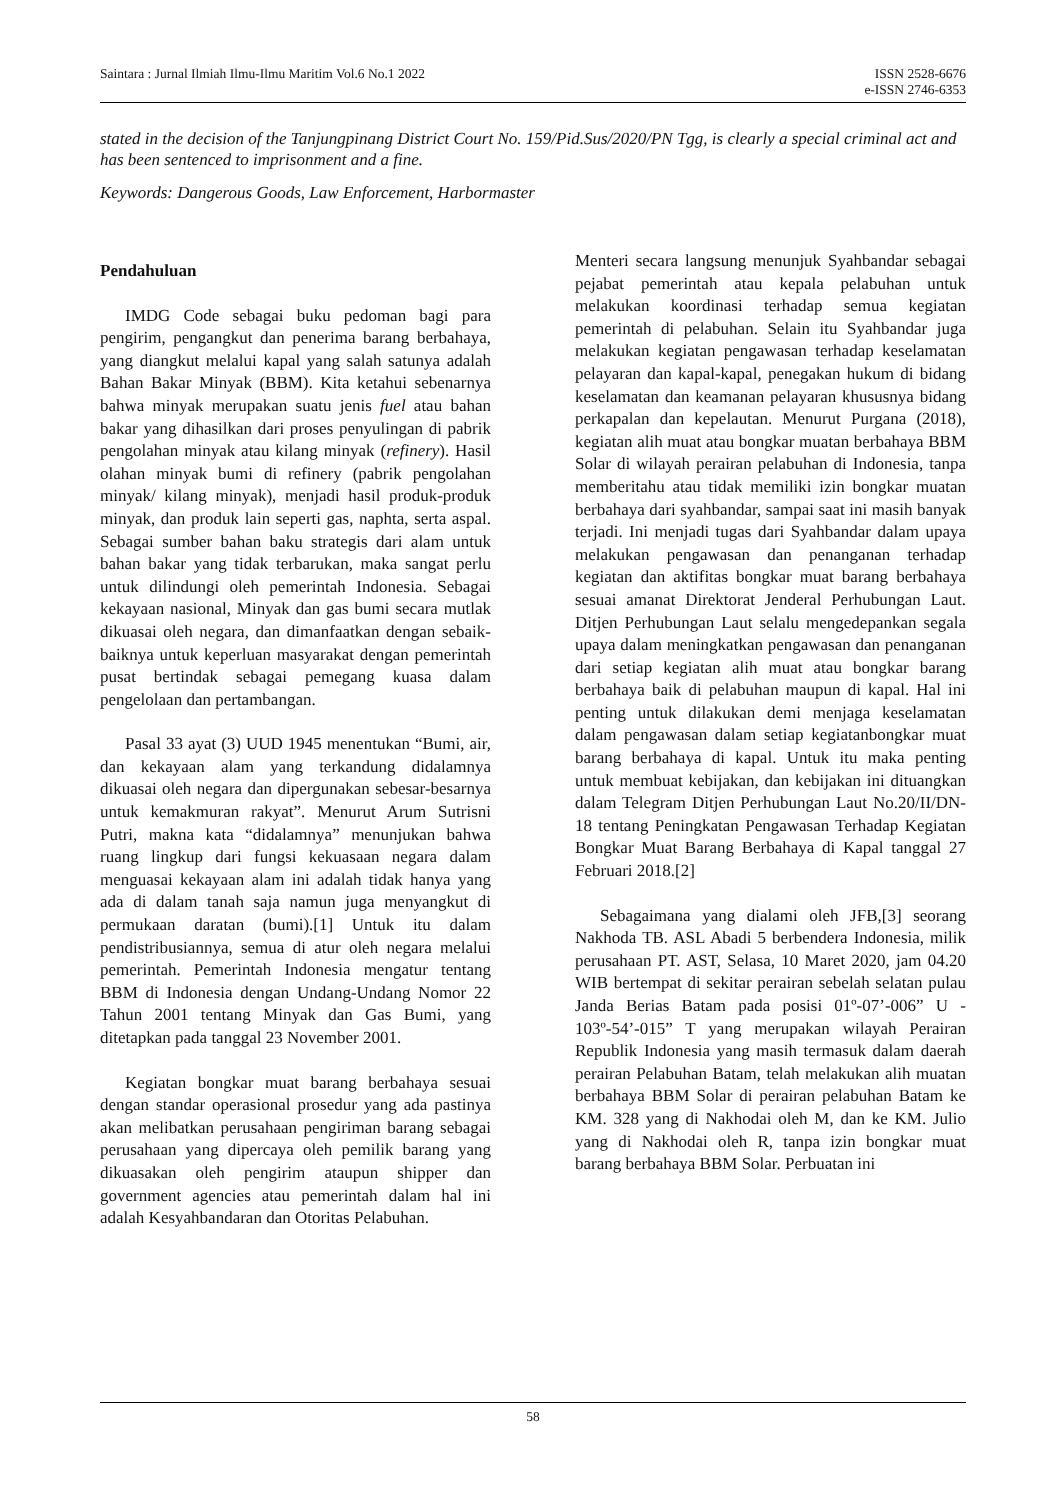Saintara : Jurnal Ilmiah Ilmu-Ilmu Maritim Vol.6 No.1 2022 ISSN 2528-6676
e-ISSN 2746-6353
stated in the decision of the Tanjungpinang District Court No. 159/Pid.Sus/2020/PN Tgg, is clearly a special criminal act and has been sentenced to imprisonment and a fine.
Keywords: Dangerous Goods, Law Enforcement, Harbormaster
Pendahuluan
IMDG Code sebagai buku pedoman bagi para pengirim, pengangkut dan penerima barang berbahaya, yang diangkut melalui kapal yang salah satunya adalah Bahan Bakar Minyak (BBM). Kita ketahui sebenarnya bahwa minyak merupakan suatu jenis fuel atau bahan bakar yang dihasilkan dari proses penyulingan di pabrik pengolahan minyak atau kilang minyak (refinery). Hasil olahan minyak bumi di refinery (pabrik pengolahan minyak/ kilang minyak), menjadi hasil produk-produk minyak, dan produk lain seperti gas, naphta, serta aspal. Sebagai sumber bahan baku strategis dari alam untuk bahan bakar yang tidak terbarukan, maka sangat perlu untuk dilindungi oleh pemerintah Indonesia. Sebagai kekayaan nasional, Minyak dan gas bumi secara mutlak dikuasai oleh negara, dan dimanfaatkan dengan sebaik-baiknya untuk keperluan masyarakat dengan pemerintah pusat bertindak sebagai pemegang kuasa dalam pengelolaan dan pertambangan.
Pasal 33 ayat (3) UUD 1945 menentukan “Bumi, air, dan kekayaan alam yang terkandung didalamnya dikuasai oleh negara dan dipergunakan sebesar-besarnya untuk kemakmuran rakyat”. Menurut Arum Sutrisni Putri, makna kata “didalamnya” menunjukan bahwa ruang lingkup dari fungsi kekuasaan negara dalam menguasai kekayaan alam ini adalah tidak hanya yang ada di dalam tanah saja namun juga menyangkut di permukaan daratan (bumi).[1] Untuk itu dalam pendistribusiannya, semua di atur oleh negara melalui pemerintah. Pemerintah Indonesia mengatur tentang BBM di Indonesia dengan Undang-Undang Nomor 22 Tahun 2001 tentang Minyak dan Gas Bumi, yang ditetapkan pada tanggal 23 November 2001.
Kegiatan bongkar muat barang berbahaya sesuai dengan standar operasional prosedur yang ada pastinya akan melibatkan perusahaan pengiriman barang sebagai perusahaan yang dipercaya oleh pemilik barang yang dikuasakan oleh pengirim ataupun shipper dan government agencies atau pemerintah dalam hal ini adalah Kesyahbandaran dan Otoritas Pelabuhan.
Menteri secara langsung menunjuk Syahbandar sebagai pejabat pemerintah atau kepala pelabuhan untuk melakukan koordinasi terhadap semua kegiatan pemerintah di pelabuhan. Selain itu Syahbandar juga melakukan kegiatan pengawasan terhadap keselamatan pelayaran dan kapal-kapal, penegakan hukum di bidang keselamatan dan keamanan pelayaran khususnya bidang perkapalan dan kepelautan. Menurut Purgana (2018), kegiatan alih muat atau bongkar muatan berbahaya BBM Solar di wilayah perairan pelabuhan di Indonesia, tanpa memberitahu atau tidak memiliki izin bongkar muatan berbahaya dari syahbandar, sampai saat ini masih banyak terjadi. Ini menjadi tugas dari Syahbandar dalam upaya melakukan pengawasan dan penanganan terhadap kegiatan dan aktifitas bongkar muat barang berbahaya sesuai amanat Direktorat Jenderal Perhubungan Laut. Ditjen Perhubungan Laut selalu mengedepankan segala upaya dalam meningkatkan pengawasan dan penanganan dari setiap kegiatan alih muat atau bongkar barang berbahaya baik di pelabuhan maupun di kapal. Hal ini penting untuk dilakukan demi menjaga keselamatan dalam pengawasan dalam setiap kegiatanbongkar muat barang berbahaya di kapal. Untuk itu maka penting untuk membuat kebijakan, dan kebijakan ini dituangkan dalam Telegram Ditjen Perhubungan Laut No.20/II/DN-18 tentang Peningkatan Pengawasan Terhadap Kegiatan Bongkar Muat Barang Berbahaya di Kapal tanggal 27 Februari 2018.[2]
Sebagaimana yang dialami oleh JFB,[3] seorang Nakhoda TB. ASL Abadi 5 berbendera Indonesia, milik perusahaan PT. AST, Selasa, 10 Maret 2020, jam 04.20 WIB bertempat di sekitar perairan sebelah selatan pulau Janda Berias Batam pada posisi 01º-07’-006” U - 103º-54’-015” T yang merupakan wilayah Perairan Republik Indonesia yang masih termasuk dalam daerah perairan Pelabuhan Batam, telah melakukan alih muatan berbahaya BBM Solar di perairan pelabuhan Batam ke KM. 328 yang di Nakhodai oleh M, dan ke KM. Julio yang di Nakhodai oleh R, tanpa izin bongkar muat barang berbahaya BBM Solar. Perbuatan ini
58